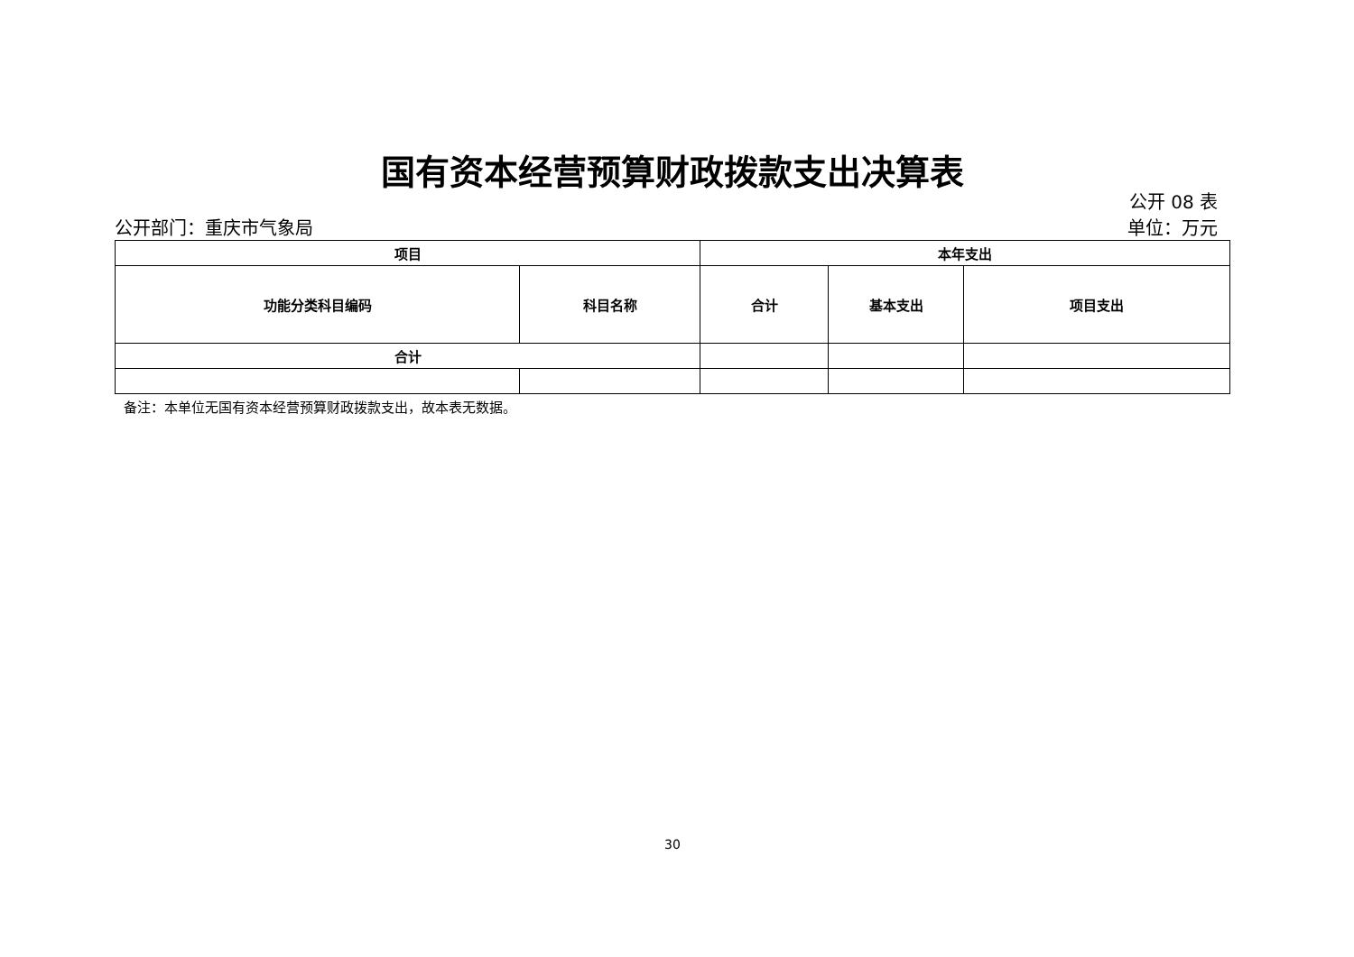国有资本经营预算财政拨款支出决算表
公开 08 表
公开部门：重庆市气象局 单位：万元
| 项目 | | 本年支出 | | |
| --- | --- | --- | --- | --- |
| 功能分类科目编码 | 科目名称 | 合计 | 基本支出 | 项目支出 |
| 合计 | | | | |
备注：本单位无国有资本经营预算财政拨款支出，故本表无数据。
30